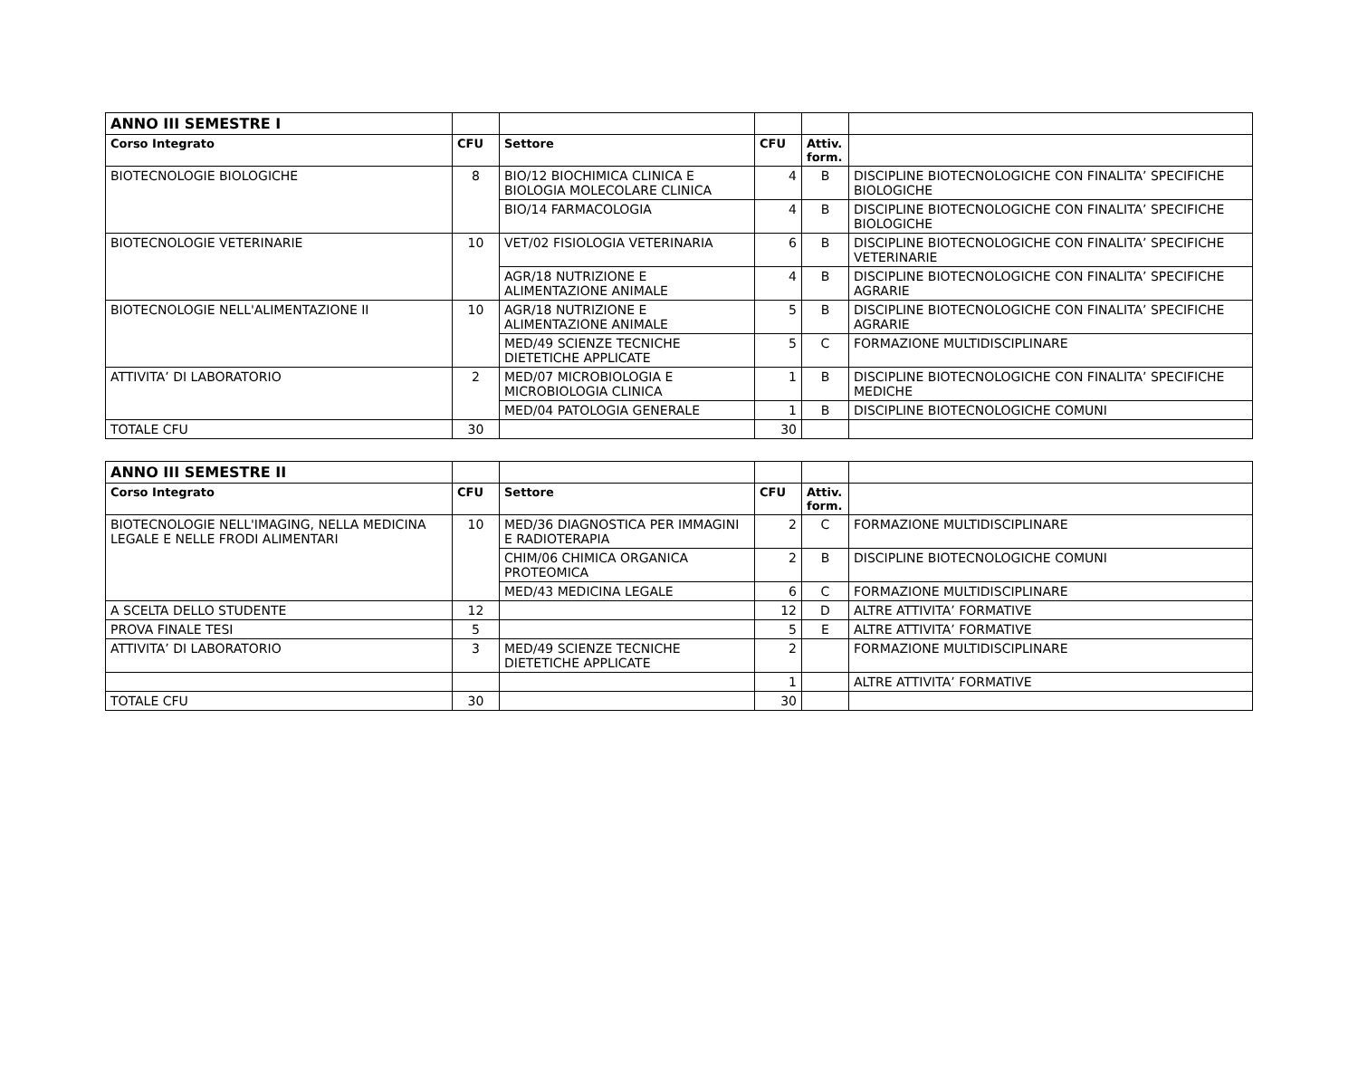| ANNO III SEMESTRE I | | | | | |
| Corso Integrato | CFU | Settore | CFU | Attiv. form. | |
| BIOTECNOLOGIE BIOLOGICHE | 8 | BIO/12 BIOCHIMICA CLINICA E BIOLOGIA MOLECOLARE CLINICA | 4 | B | DISCIPLINE BIOTECNOLOGICHE CON FINALITA’ SPECIFICHE BIOLOGICHE |
| | | BIO/14 FARMACOLOGIA | 4 | B | DISCIPLINE BIOTECNOLOGICHE CON FINALITA’ SPECIFICHE BIOLOGICHE |
| BIOTECNOLOGIE VETERINARIE | 10 | VET/02 FISIOLOGIA VETERINARIA | 6 | B | DISCIPLINE BIOTECNOLOGICHE CON FINALITA’ SPECIFICHE VETERINARIE |
| | | AGR/18 NUTRIZIONE E ALIMENTAZIONE ANIMALE | 4 | B | DISCIPLINE BIOTECNOLOGICHE CON FINALITA’ SPECIFICHE AGRARIE |
| BIOTECNOLOGIE NELL'ALIMENTAZIONE II | 10 | AGR/18 NUTRIZIONE E ALIMENTAZIONE ANIMALE | 5 | B | DISCIPLINE BIOTECNOLOGICHE CON FINALITA’ SPECIFICHE AGRARIE |
| | | MED/49 SCIENZE TECNICHE DIETETICHE APPLICATE | 5 | C | FORMAZIONE MULTIDISCIPLINARE |
| ATTIVITA’ DI LABORATORIO | 2 | MED/07 MICROBIOLOGIA E MICROBIOLOGIA CLINICA | 1 | B | DISCIPLINE BIOTECNOLOGICHE CON FINALITA’ SPECIFICHE MEDICHE |
| | | MED/04 PATOLOGIA GENERALE | 1 | B | DISCIPLINE BIOTECNOLOGICHE COMUNI |
| TOTALE CFU | 30 | | 30 | | |
| ANNO III SEMESTRE II | | | | | |
| Corso Integrato | CFU | Settore | CFU | Attiv. form. | |
| BIOTECNOLOGIE NELL'IMAGING, NELLA MEDICINA LEGALE E NELLE FRODI ALIMENTARI | 10 | MED/36 DIAGNOSTICA PER IMMAGINI E RADIOTERAPIA | 2 | C | FORMAZIONE MULTIDISCIPLINARE |
| | | CHIM/06 CHIMICA ORGANICA PROTEOMICA | 2 | B | DISCIPLINE BIOTECNOLOGICHE COMUNI |
| | | MED/43 MEDICINA LEGALE | 6 | C | FORMAZIONE MULTIDISCIPLINARE |
| A SCELTA DELLO STUDENTE | 12 | | 12 | D | ALTRE ATTIVITA’ FORMATIVE |
| PROVA FINALE TESI | 5 | | 5 | E | ALTRE ATTIVITA’ FORMATIVE |
| ATTIVITA’ DI LABORATORIO | 3 | MED/49 SCIENZE TECNICHE DIETETICHE APPLICATE | 2 | | FORMAZIONE MULTIDISCIPLINARE |
| | | | 1 | | ALTRE ATTIVITA’ FORMATIVE |
| TOTALE CFU | 30 | | 30 | | |